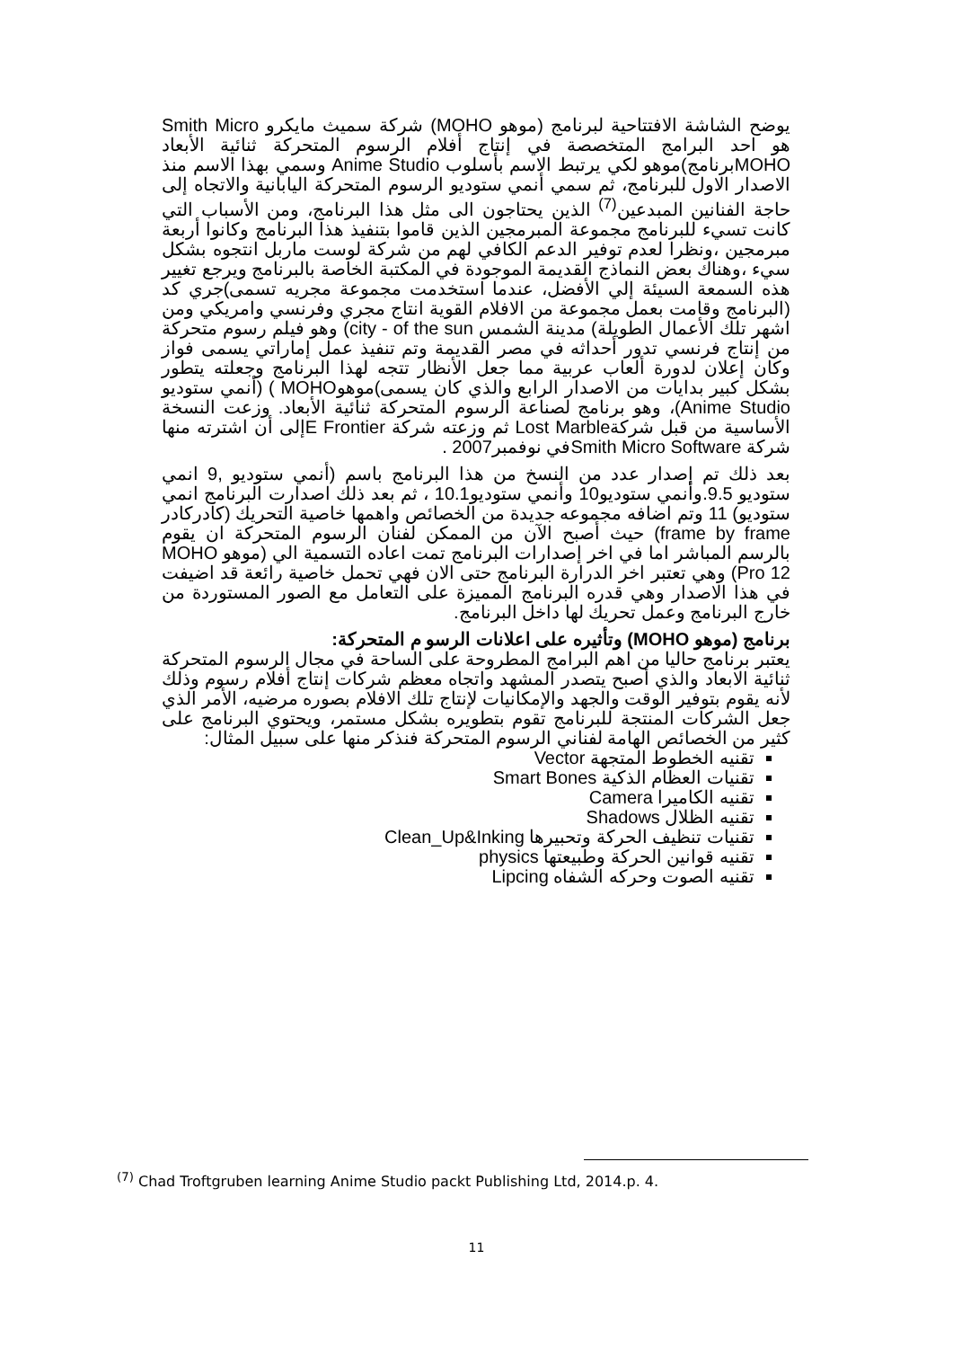يوضح الشاشة الافتتاحية لبرنامج (موهو MOHO) شركة سميث مايكرو Smith Micro هو احد البرامج المتخصصة في إنتاج أفلام الرسوم المتحركة ثنائية الأبعاد MOHOبرنامج)موهو لكي يرتبط الاسم بأسلوب Anime Studio وسمي بهذا الاسم منذ الاصدار الاول للبرنامج، ثم سمي أنمي ستوديو الرسوم المتحركة اليابانية والاتجاه إلى حاجة الفنانين المبدعين<sup>(7)</sup> الذين يحتاجون الى مثل هذا البرنامج، ومن الأسباب التي كانت تسيء للبرنامج مجموعة المبرمجين الذين قاموا بتنفيذ هذا البرنامج وكانوا أربعة مبرمجين ،ونظرا لعدم توفير الدعم الكافي لهم من شركة لوست ماربل انتجوه بشكل سيء ،وهناك بعض النماذج القديمة الموجودة في المكتبة الخاصة بالبرنامج ويرجع تغيير هذه السمعة السيئة إلي الأفضل، عندما استخدمت مجموعة مجريه تسمى)جري كد (البرنامج وقامت بعمل مجموعة من الافلام القوية انتاج مجري وفرنسي وامريكي ومن اشهر تلك الأعمال الطويلة) مدينة الشمس city - of the sun) وهو فيلم رسوم متحركة من إنتاج فرنسي تدور أحداثه في مصر القديمة وتم تنفيذ عمل إماراتي يسمى فواز وكان إعلان لدورة ألعاب عربية مما جعل الأنظار تتجه لهذا البرنامج وجعلته يتطور بشكل كبير بدايات من الاصدار الرابع والذي كان يسمى)موهوMOHO ) (أنمي ستوديو Anime Studio)، وهو برنامج لصناعة الرسوم المتحركة ثنائية الأبعاد. وزعت النسخة الأساسية من قبل شركةLost Marble ثم وزعته شركة E Frontierإلى أن اشترته منها شركة Smith Micro Softwareفي نوفمبر2007 .
بعد ذلك تم إصدار عدد من النسخ من هذا البرنامج باسم (أنمي ستوديو ,9 انمي ستوديو 9.5.وأنمي ستوديو10 وأنمي ستوديو10.1 ، ثم بعد ذلك اصدارت البرنامج انمي ستوديو) 11 وتم اضافه مجموعه جديدة من الخصائص واهمها خاصية التحريك (كادركادر frame by frame) حيث أصبح الآن من الممكن لفنان الرسوم المتحركة ان يقوم بالرسم المباشر اما في اخر إصدارات البرنامج تمت اعاده التسمية الي (موهو MOHO Pro 12) وهي تعتبر اخر الدرارة البرنامج حتى الان فهي تحمل خاصية رائعة قد اضيفت في هذا الاصدار وهي قدره البرنامج المميزة على التعامل مع الصور المستوردة من خارج البرنامج وعمل تحريك لها داخل البرنامج.
برنامج (موهو MOHO) وتأثيره على اعلانات الرسو م المتحركة:
يعتبر برنامج حاليا من اهم البرامج المطروحة على الساحة في مجال الرسوم المتحركة ثنائية الابعاد والذي أصبح يتصدر المشهد واتجاه معظم شركات إنتاج أفلام رسوم وذلك لأنه يقوم بتوفير الوقت والجهد والإمكانيات لإنتاج تلك الافلام بصوره مرضيه، الأمر الذي جعل الشركات المنتجة للبرنامج تقوم بتطويره بشكل مستمر، ويحتوي البرنامج على كثير من الخصائص الهامة لفناني الرسوم المتحركة فنذكر منها على سبيل المثال:
تقنيه الخطوط المتجهة Vector
تقنيات العظام الذكية Smart Bones
تقنيه الكاميرا Camera
تقنيه الظلال Shadows
تقنيات تنظيف الحركة وتحبيرها Clean_Up&Inking
تقنيه قوانين الحركة وطبيعتها physics
تقنيه الصوت وحركه الشفاه Lipcing
<sup>(7)</sup> Chad Troftgruben learning Anime Studio packt Publishing Ltd, 2014.p. 4.
11